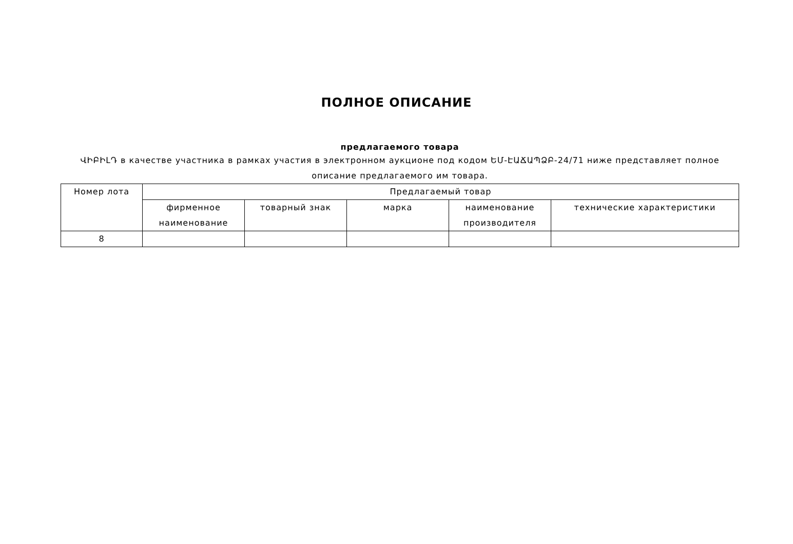ПОЛНОЕ ОПИСАНИЕ
предлагаемого товара
ՎԻԲԻԼԴ в качестве участника в рамках участия в электронном аукционе под кодом ԵՄ-ԷԱՃԱՊՁԲ-24/71 ниже представляет полное описание предлагаемого им товара.
| Номер лота | Предлагаемый товар | | | | |
| --- | --- | --- | --- | --- | --- |
| | фирменное наименование | товарный знак | марка | наименование производителя | технические характеристики |
| 8 | | | | | |